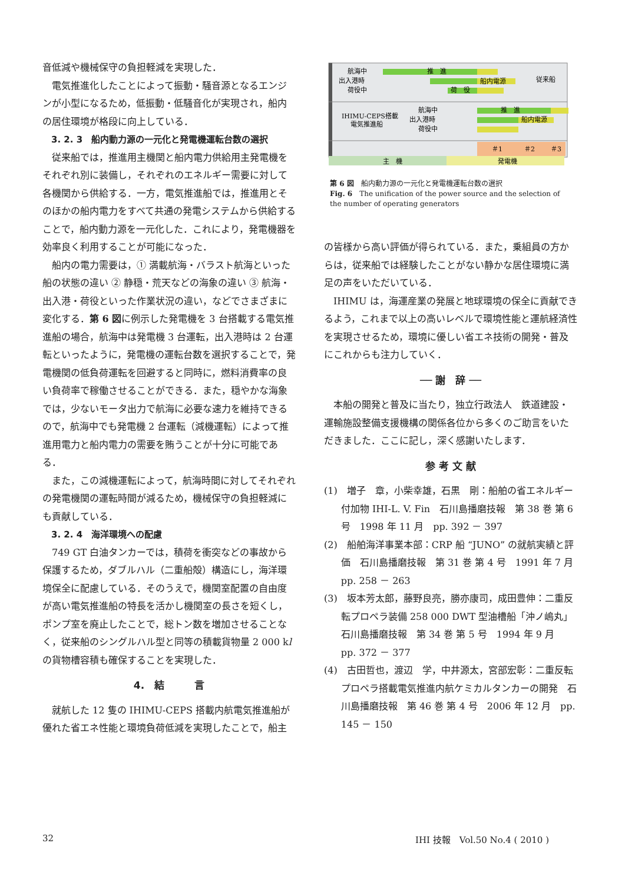音低減や機械保守の負担軽減を実現した．
電気推進化したことによって振動・騒音源となるエンジンが小型になるため，低振動・低騒音化が実現され，船内の居住環境が格段に向上している．
3. 2. 3　船内動力源の一元化と発電機運転台数の選択
従来船では，推進用主機関と船内電力供給用主発電機をそれぞれ別に装備し，それぞれのエネルギー需要に対して各機関から供給する．一方，電気推進船では，推進用とそのほかの船内電力をすべて共通の発電システムから供給することで，船内動力源を一元化した．これにより，発電機器を効率良く利用することが可能になった．
船内の電力需要は，① 満載航海・バラスト航海といった船の状態の違い ② 静穏・荒天などの海象の違い ③ 航海・出入港・荷役といった作業状況の違い，などでさまざまに変化する．第 6 図に例示した発電機を 3 台搭載する電気推進船の場合，航海中は発電機 3 台運転，出入港時は 2 台運転といったように，発電機の運転台数を選択することで，発電機関の低負荷運転を回避すると同時に，燃料消費率の良い負荷率で稼働させることができる．また，穏やかな海象では，少ないモータ出力で航海に必要な速力を維持できるので，航海中でも発電機 2 台運転（減機運転）によって推進用電力と船内電力の需要を賄うことが十分に可能である．
また，この減機運転によって，航海時間に対してそれぞれの発電機関の運転時間が減るため，機械保守の負担軽減にも貢献している．
3. 2. 4　海洋環境への配慮
749 GT 白油タンカーでは，積荷を衝突などの事故から保護するため，ダブルハル（二重船殻）構造にし，海洋環境保全に配慮している．そのうえで，機関室配置の自由度が高い電気推進船の特長を活かし機関室の長さを短くし，ポンプ室を廃止したことで，総トン数を増加させることなく，従来船のシングルハル型と同等の積載貨物量 2 000 kl の貨物槽容積も確保することを実現した．
4.　結　　　言
就航した 12 隻の IHIMU-CEPS 搭載内航電気推進船が優れた省エネ性能と環境負荷低減を実現したことで，船主
航海中
出入港時
荷役中
推　進
船内電源
荷　役
従来船
航海中
出入港時
荷役中
IHIMU-CEPS搭載
電気推進船
推　進
船内電源
＃1
＃2
＃3
主　機
発電機
第 6 図　船内動力源の一元化と発電機運転台数の選択
Fig. 6　The unification of the power source and the selection of the number of operating generators
の皆様から高い評価が得られている．また，乗組員の方からは，従来船では経験したことがない静かな居住環境に満足の声をいただいている．
IHIMU は，海運産業の発展と地球環境の保全に貢献できるよう，これまで以上の高いレベルで環境性能と運航経済性を実現させるため，環境に優しい省エネ技術の開発・普及にこれからも注力していく．
── 謝　辞 ──
本船の開発と普及に当たり，独立行政法人　鉄道建設・運輸施設整備支援機構の関係各位から多くのご助言をいただきました．ここに記し，深く感謝いたします．
参 考 文 献
(1)　増子　章，小柴幸雄，石黒　剛：船舶の省エネルギー付加物 IHI-L. V. Fin　石川島播磨技報　第 38 巻 第 6 号　1998 年 11 月　pp. 392 － 397
(2)　船舶海洋事業本部：CRP 船 “JUNO” の就航実績と評価　石川島播磨技報　第 31 巻 第 4 号　1991 年 7 月　pp. 258 － 263
(3)　坂本芳太郎，藤野良亮，勝亦康司，成田豊伸：二重反転プロペラ装備 258 000 DWT 型油槽船「沖ノ嶋丸」　石川島播磨技報　第 34 巻 第 5 号　1994 年 9 月　pp. 372 － 377
(4)　古田哲也，渡辺　学，中井源太，宮部宏彰：二重反転プロペラ搭載電気推進内航ケミカルタンカーの開発　石川島播磨技報　第 46 巻 第 4 号　2006 年 12 月　pp. 145 － 150
32 IHI 技報　Vol.50 No.4 ( 2010 )